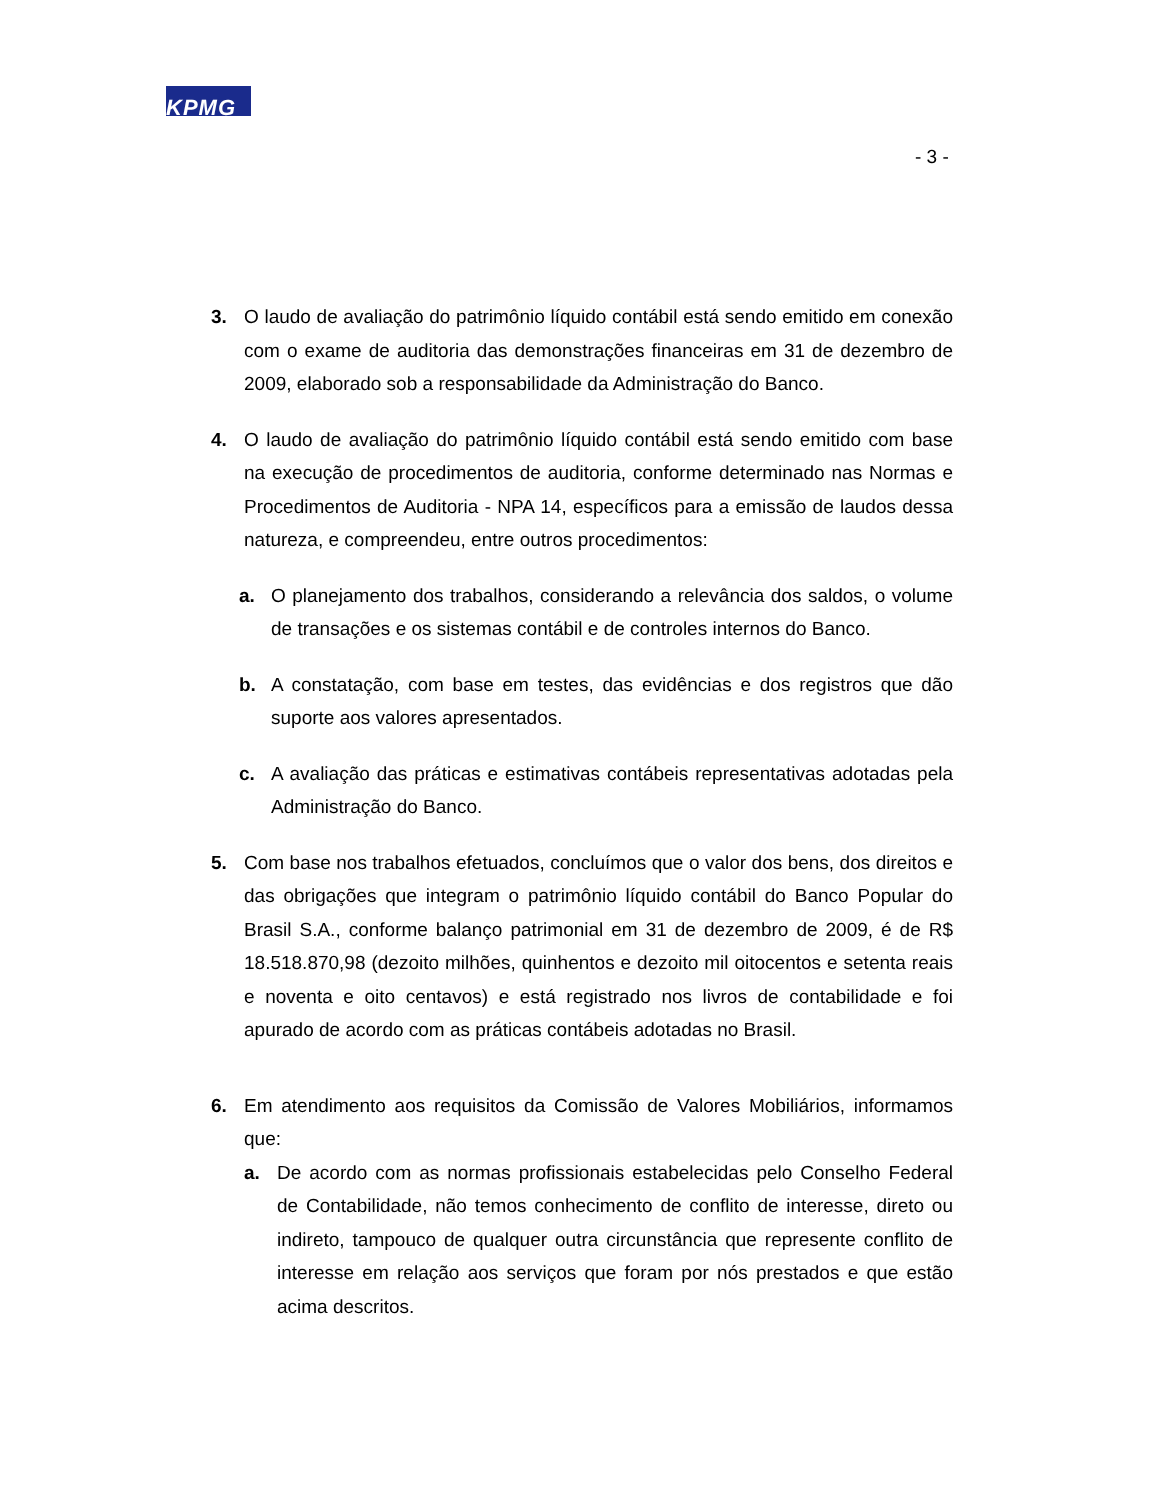KPMG
- 3 -
3. O laudo de avaliação do patrimônio líquido contábil está sendo emitido em conexão com o exame de auditoria das demonstrações financeiras em 31 de dezembro de 2009, elaborado sob a responsabilidade da Administração do Banco.
4. O laudo de avaliação do patrimônio líquido contábil está sendo emitido com base na execução de procedimentos de auditoria, conforme determinado nas Normas e Procedimentos de Auditoria - NPA 14, específicos para a emissão de laudos dessa natureza, e compreendeu, entre outros procedimentos:
a. O planejamento dos trabalhos, considerando a relevância dos saldos, o volume de transações e os sistemas contábil e de controles internos do Banco.
b. A constatação, com base em testes, das evidências e dos registros que dão suporte aos valores apresentados.
c. A avaliação das práticas e estimativas contábeis representativas adotadas pela Administração do Banco.
5. Com base nos trabalhos efetuados, concluímos que o valor dos bens, dos direitos e das obrigações que integram o patrimônio líquido contábil do Banco Popular do Brasil S.A., conforme balanço patrimonial em 31 de dezembro de 2009, é de R$ 18.518.870,98 (dezoito milhões, quinhentos e dezoito mil oitocentos e setenta reais e noventa e oito centavos) e está registrado nos livros de contabilidade e foi apurado de acordo com as práticas contábeis adotadas no Brasil.
6. Em atendimento aos requisitos da Comissão de Valores Mobiliários, informamos que:
a. De acordo com as normas profissionais estabelecidas pelo Conselho Federal de Contabilidade, não temos conhecimento de conflito de interesse, direto ou indireto, tampouco de qualquer outra circunstância que represente conflito de interesse em relação aos serviços que foram por nós prestados e que estão acima descritos.